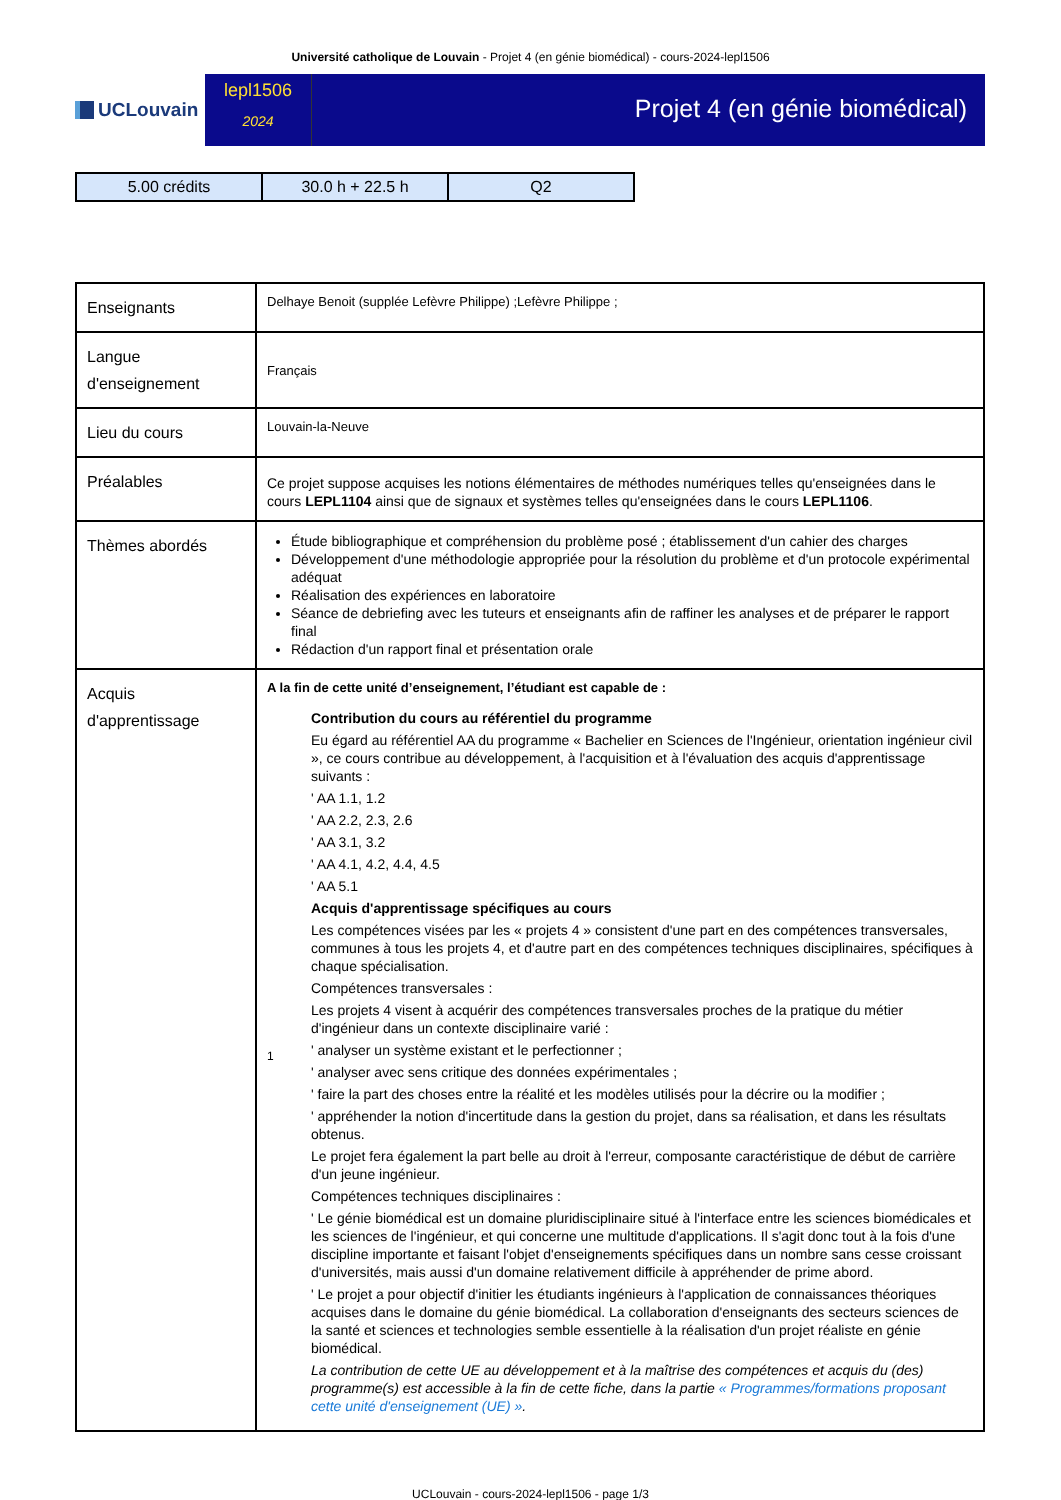Université catholique de Louvain - Projet 4 (en génie biomédical) - cours-2024-lepl1506
UCLouvain
lepl1506
2024
Projet 4 (en génie biomédical)
| 5.00 crédits | 30.0 h + 22.5 h | Q2 |
| Enseignants | Delhaye Benoit (supplée Lefèvre Philippe) ;Lefèvre Philippe ; |
| Langue d'enseignement | Français |
| Lieu du cours | Louvain-la-Neuve |
| Préalables | Ce projet suppose acquises les notions élémentaires de méthodes numériques telles qu'enseignées dans le cours LEPL1104 ainsi que de signaux et systèmes telles qu'enseignées dans le cours LEPL1106 . |
| Thèmes abordés | Étude bibliographique et compréhension du problème posé ; établissement d'un cahier des charges Développement d'une méthodologie appropriée pour la résolution du problème et d'un protocole expérimental adéquat Réalisation des expériences en laboratoire Séance de debriefing avec les tuteurs et enseignants afin de raffiner les analyses et de préparer le rapport final Rédaction d'un rapport final et présentation orale |
| Acquis d'apprentissage | A la fin de cette unité d’enseignement, l’étudiant est capable de : 1 Contribution du cours au référentiel du programme Eu égard au référentiel AA du programme « Bachelier en Sciences de l'Ingénieur, orientation ingénieur civil », ce cours contribue au développement, à l'acquisition et à l'évaluation des acquis d'apprentissage suivants : ' AA 1.1, 1.2 ' AA 2.2, 2.3, 2.6 ' AA 3.1, 3.2 ' AA 4.1, 4.2, 4.4, 4.5 ' AA 5.1 Acquis d'apprentissage spécifiques au cours Les compétences visées par les « projets 4 » consistent d'une part en des compétences transversales, communes à tous les projets 4, et d'autre part en des compétences techniques disciplinaires, spécifiques à chaque spécialisation. Compétences transversales : Les projets 4 visent à acquérir des compétences transversales proches de la pratique du métier d'ingénieur dans un contexte disciplinaire varié : ' analyser un système existant et le perfectionner ; ' analyser avec sens critique des données expérimentales ; ' faire la part des choses entre la réalité et les modèles utilisés pour la décrire ou la modifier ; ' appréhender la notion d'incertitude dans la gestion du projet, dans sa réalisation, et dans les résultats obtenus. Le projet fera également la part belle au droit à l'erreur, composante caractéristique de début de carrière d'un jeune ingénieur. Compétences techniques disciplinaires : ' Le génie biomédical est un domaine pluridisciplinaire situé à l'interface entre les sciences biomédicales et les sciences de l'ingénieur, et qui concerne une multitude d'applications. Il s'agit donc tout à la fois d'une discipline importante et faisant l'objet d'enseignements spécifiques dans un nombre sans cesse croissant d'universités, mais aussi d'un domaine relativement difficile à appréhender de prime abord. ' Le projet a pour objectif d'initier les étudiants ingénieurs à l'application de connaissances théoriques acquises dans le domaine du génie biomédical. La collaboration d'enseignants des secteurs sciences de la santé et sciences et technologies semble essentielle à la réalisation d'un projet réaliste en génie biomédical. La contribution de cette UE au développement et à la maîtrise des compétences et acquis du (des) programme(s) est accessible à la fin de cette fiche, dans la partie « Programmes/formations proposant cette unité d'enseignement (UE) » . |
UCLouvain - cours-2024-lepl1506 - page 1/3